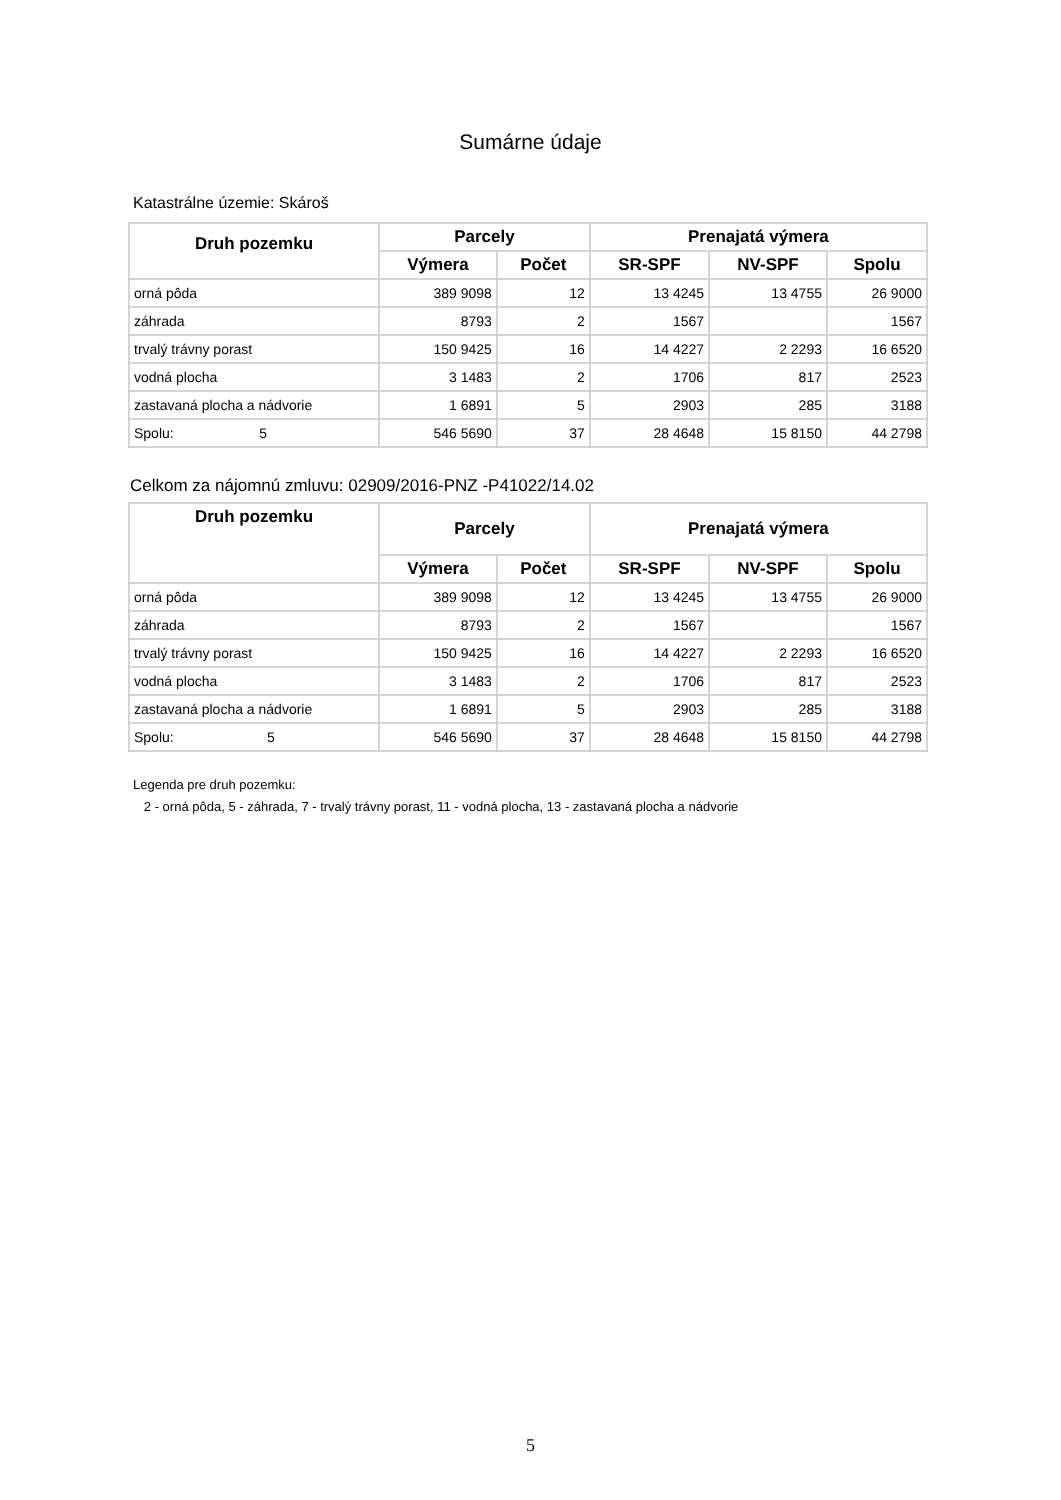Sumárne údaje
Katastrálne územie: Skároš
| Druh pozemku | Parcely | | Prenajatá výmera | | |
| --- | --- | --- | --- | --- | --- |
| | Výmera | Počet | SR-SPF | NV-SPF | Spolu |
| orná pôda | 389 9098 | 12 | 13 4245 | 13 4755 | 26 9000 |
| záhrada | 8793 | 2 | 1567 | | 1567 |
| trvalý trávny porast | 150 9425 | 16 | 14 4227 | 2 2293 | 16 6520 |
| vodná plocha | 3 1483 | 2 | 1706 | 817 | 2523 |
| zastavaná plocha a nádvorie | 1 6891 | 5 | 2903 | 285 | 3188 |
| Spolu: 5 | 546 5690 | 37 | 28 4648 | 15 8150 | 44 2798 |
Celkom za nájomnú zmluvu: 02909/2016-PNZ -P41022/14.02
| Druh pozemku | Parcely | | Prenajatá výmera | | |
| --- | --- | --- | --- | --- | --- |
| | Výmera | Počet | SR-SPF | NV-SPF | Spolu |
| orná pôda | 389 9098 | 12 | 13 4245 | 13 4755 | 26 9000 |
| záhrada | 8793 | 2 | 1567 | | 1567 |
| trvalý trávny porast | 150 9425 | 16 | 14 4227 | 2 2293 | 16 6520 |
| vodná plocha | 3 1483 | 2 | 1706 | 817 | 2523 |
| zastavaná plocha a nádvorie | 1 6891 | 5 | 2903 | 285 | 3188 |
| Spolu: 5 | 546 5690 | 37 | 28 4648 | 15 8150 | 44 2798 |
Legenda pre druh pozemku:
2 - orná pôda, 5 - záhrada, 7 - trvalý trávny porast, 11 - vodná plocha, 13 - zastavaná plocha a nádvorie
5